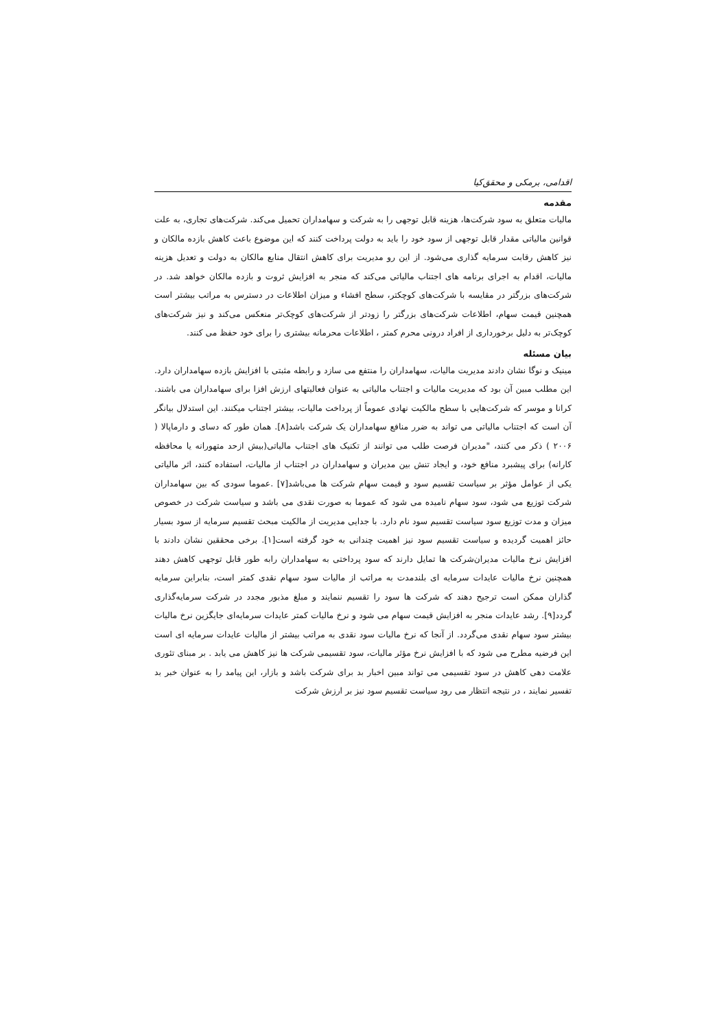اقدامی، برمکی و محقق‌کیا
مقدمه
مالیات متعلق به سود شرکت‌ها، هزینه قابل توجهی را به شرکت و سهامداران تحمیل می‌کند. شرکت‌های تجاری، به علت قوانین مالیاتی مقدار قابل توجهی از سود خود را باید به دولت پرداخت کنند که این موضوع باعث کاهش بازده مالکان و نیز کاهش رقابت سرمایه گذاری می‌شود. از این رو مدیریت برای کاهش انتقال منابع مالکان به دولت و تعدیل هزینه مالیات، اقدام به اجرای برنامه های اجتناب مالیاتی می‌کند که منجر به افزایش ثروت و بازده مالکان خواهد شد. در شرکت‌های بزرگتر در مقایسه با شرکت‌های کوچکتر، سطح افشاء و میزان اطلاعات در دسترس به مراتب بیشتر است همچنین قیمت سهام، اطلاعات شرکت‌های بزرگتر را زودتر از شرکت‌های کوچک‌تر منعکس می‌کند و نیز شرکت‌های کوچک‌تر به دلیل برخورداری از افراد درونی محرم کمتر ، اطلاعات محرمانه بیشتری را برای خود حفظ می کنند.
بیان مسئله
مینیک و نوگا نشان دادند مدیریت مالیات، سهامداران را منتفع می سازد و رابطه مثبتی با افزایش بازده سهامداران دارد. این مطلب مبین آن بود که مدیریت مالیات و اجتناب مالیاتی به عنوان فعالیتهای ارزش افزا برای سهامداران می باشند. کرانا و موسر که شرکت‌هایی با سطح مالکیت نهادی عموماً از پرداخت مالیات، بیشتر اجتناب میکنند. این استدلال بیانگر آن است که اجتناب مالیاتی می تواند به ضرر منافع سهامداران یک شرکت باشد[۸]. همان طور که دسای و دارماپالا ( ۲۰۰۶ ) ذکر می کنند، "مدیران فرصت طلب می توانند از تکنیک های اجتناب مالیاتی(بیش ازحد متهورانه یا محافظه کارانه) برای پیشبرد منافع خود، و ایجاد تنش بین مدیران و سهامداران در اجتناب از مالیات، استفاده کنند، اثر مالیاتی یکی از عوامل مؤثر بر سیاست تقسیم سود و قیمت سهام شرکت ها می‌باشد[۷] .عموما سودی که بین سهامداران شرکت توزیع می شود، سود سهام نامیده می شود که عموما به صورت نقدی می باشد و سیاست شرکت در خصوص میزان و مدت توزیع سود سیاست تقسیم سود نام دارد. با جدایی مدیریت از مالکیت مبحث تقسیم سرمایه از سود بسیار حائز اهمیت گردیده و سیاست تقسیم سود نیز اهمیت چندانی به خود گرفته است[۱]. برخی محققین نشان دادند با افزایش نرخ مالیات مدیران‌شرکت ها تمایل دارند که سود پرداختی به سهامداران رابه طور قابل توجهی کاهش دهند همچنین نرخ مالیات عایدات سرمایه ای بلندمدت به مراتب از مالیات سود سهام نقدی کمتر است، بنابراین سرمایه گذاران ممکن است ترجیح دهند که شرکت ها سود را تقسیم ننمایند و مبلغ مذبور مجدد در شرکت سرمایه‌گذاری گردد[۹]. رشد عایدات منجر به افزایش قیمت سهام می شود و نرخ مالیات کمتر عایدات سرمایه‌ای جایگزین نرخ مالیات بیشتر سود سهام نقدی می‌گردد. از آنجا که نرخ مالیات سود نقدی به مراتب بیشتر از مالیات عایدات سرمایه ای است این فرضیه مطرح می شود که با افزایش نرخ مؤثر مالیات، سود تقسیمی شرکت ها نیز کاهش می یابد . بر مبنای تئوری علامت دهی کاهش در سود تقسیمی می تواند مبین اخبار بد برای شرکت باشد و بازار، این پیامد را به عنوان خبر بد تفسیر نمایند ، در نتیجه انتظار می رود سیاست تقسیم سود نیز بر ارزش شرکت